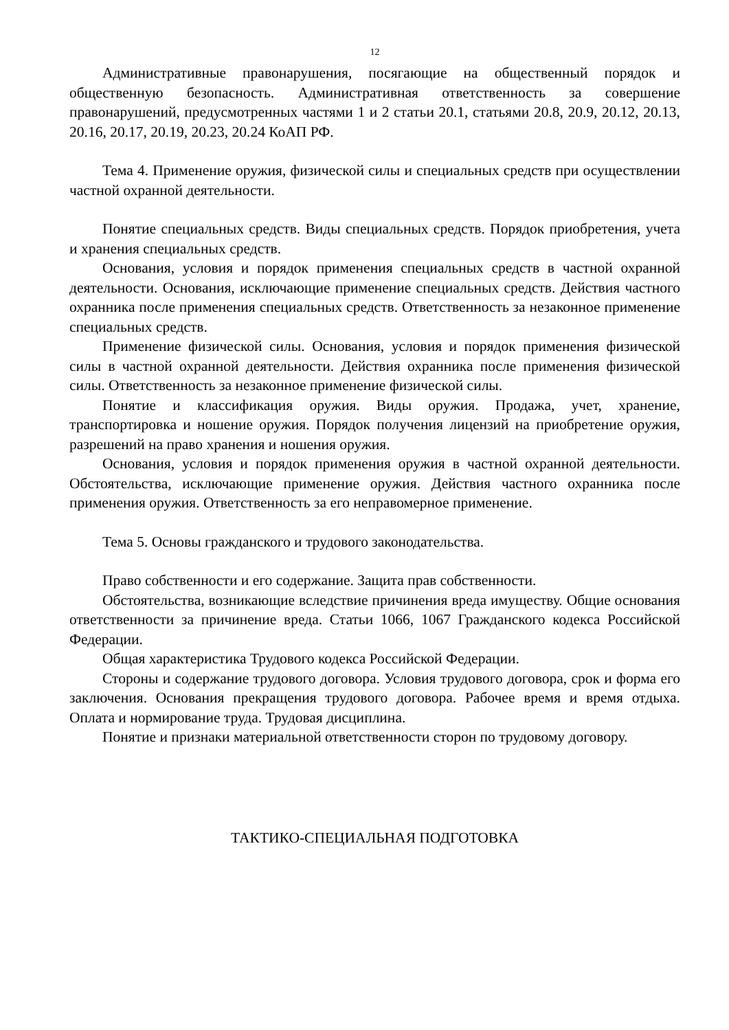12
Административные правонарушения, посягающие на общественный порядок и общественную безопасность. Административная ответственность за совершение правонарушений, предусмотренных частями 1 и 2 статьи 20.1, статьями 20.8, 20.9, 20.12, 20.13, 20.16, 20.17, 20.19, 20.23, 20.24 КоАП РФ.
Тема 4. Применение оружия, физической силы и специальных средств при осуществлении частной охранной деятельности.
Понятие специальных средств. Виды специальных средств. Порядок приобретения, учета и хранения специальных средств.
Основания, условия и порядок применения специальных средств в частной охранной деятельности. Основания, исключающие применение специальных средств. Действия частного охранника после применения специальных средств. Ответственность за незаконное применение специальных средств.
Применение физической силы. Основания, условия и порядок применения физической силы в частной охранной деятельности. Действия охранника после применения физической силы. Ответственность за незаконное применение физической силы.
Понятие и классификация оружия. Виды оружия. Продажа, учет, хранение, транспортировка и ношение оружия. Порядок получения лицензий на приобретение оружия, разрешений на право хранения и ношения оружия.
Основания, условия и порядок применения оружия в частной охранной деятельности. Обстоятельства, исключающие применение оружия. Действия частного охранника после применения оружия. Ответственность за его неправомерное применение.
Тема 5. Основы гражданского и трудового законодательства.
Право собственности и его содержание. Защита прав собственности.
Обстоятельства, возникающие вследствие причинения вреда имуществу. Общие основания ответственности за причинение вреда. Статьи 1066, 1067 Гражданского кодекса Российской Федерации.
Общая характеристика Трудового кодекса Российской Федерации.
Стороны и содержание трудового договора. Условия трудового договора, срок и форма его заключения. Основания прекращения трудового договора. Рабочее время и время отдыха. Оплата и нормирование труда. Трудовая дисциплина.
Понятие и признаки материальной ответственности сторон по трудовому договору.
ТАКТИКО-СПЕЦИАЛЬНАЯ ПОДГОТОВКА